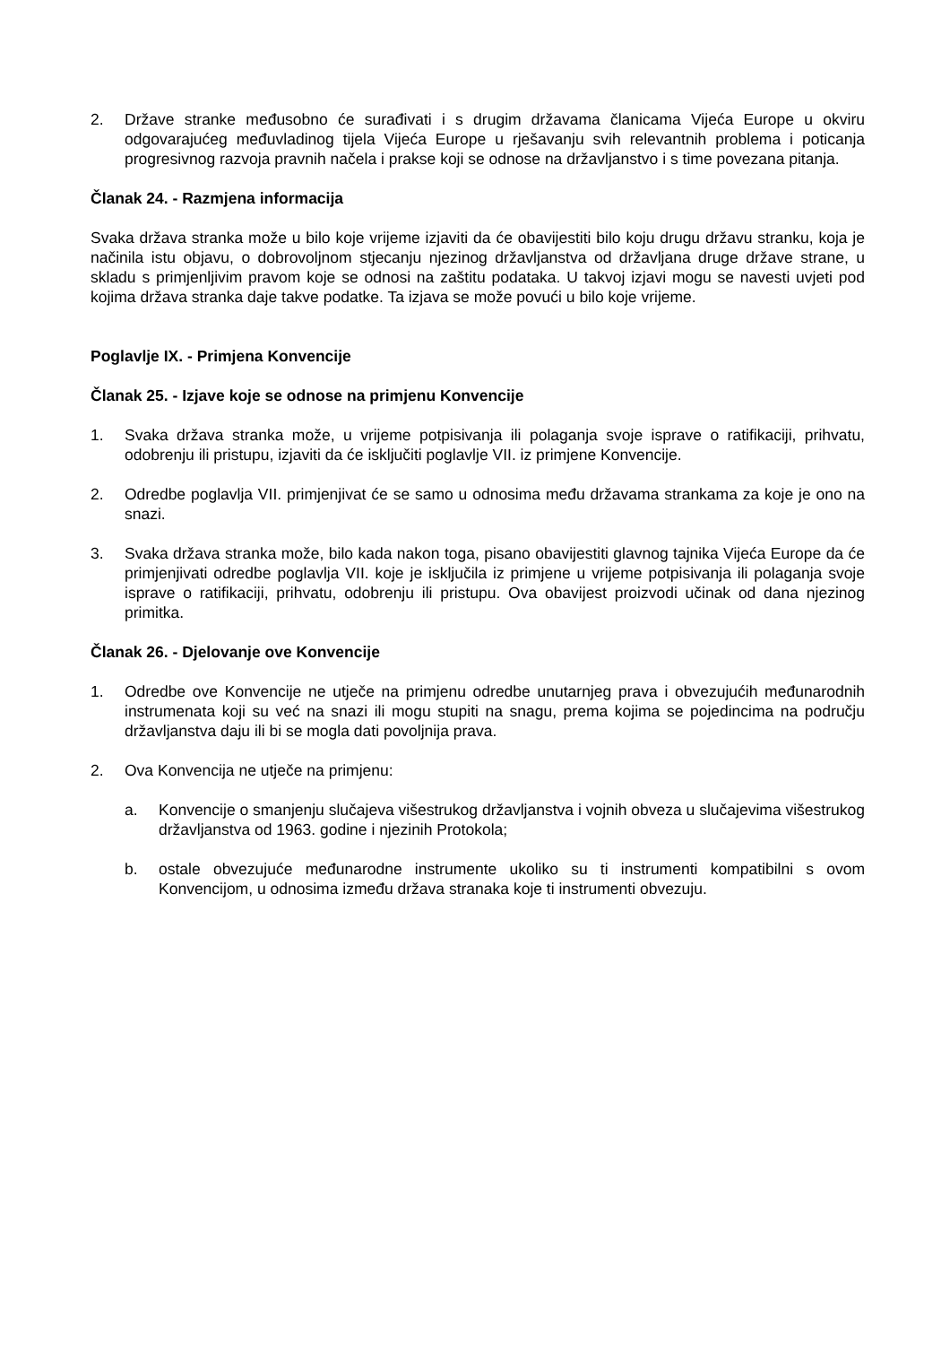2. Države stranke međusobno će surađivati i s drugim državama članicama Vijeća Europe u okviru odgovarajućeg međuvladinog tijela Vijeća Europe u rješavanju svih relevantnih problema i poticanja progresivnog razvoja pravnih načela i prakse koji se odnose na državljanstvo i s time povezana pitanja.
Članak 24. - Razmjena informacija
Svaka država stranka može u bilo koje vrijeme izjaviti da će obavijestiti bilo koju drugu državu stranku, koja je načinila istu objavu, o dobrovoljnom stjecanju njezinog državljanstva od državljana druge države strane, u skladu s primjenljivim pravom koje se odnosi na zaštitu podataka. U takvoj izjavi mogu se navesti uvjeti pod kojima država stranka daje takve podatke. Ta izjava se može povući u bilo koje vrijeme.
Poglavlje IX. - Primjena Konvencije
Članak 25. - Izjave koje se odnose na primjenu Konvencije
1. Svaka država stranka može, u vrijeme potpisivanja ili polaganja svoje isprave o ratifikaciji, prihvatu, odobrenju ili pristupu, izjaviti da će isključiti poglavlje VII. iz primjene Konvencije.
2. Odredbe poglavlja VII. primjenjivat će se samo u odnosima među državama strankama za koje je ono na snazi.
3. Svaka država stranka može, bilo kada nakon toga, pisano obavijestiti glavnog tajnika Vijeća Europe da će primjenjivati odredbe poglavlja VII. koje je isključila iz primjene u vrijeme potpisivanja ili polaganja svoje isprave o ratifikaciji, prihvatu, odobrenju ili pristupu. Ova obavijest proizvodi učinak od dana njezinog primitka.
Članak 26. - Djelovanje ove Konvencije
1. Odredbe ove Konvencije ne utječe na primjenu odredbe unutarnjeg prava i obvezujućih međunarodnih instrumenata koji su već na snazi ili mogu stupiti na snagu, prema kojima se pojedincima na području državljanstva daju ili bi se mogla dati povoljnija prava.
2. Ova Konvencija ne utječe na primjenu:
a. Konvencije o smanjenju slučajeva višestrukog državljanstva i vojnih obveza u slučajevima višestrukog državljanstva od 1963. godine i njezinih Protokola;
b. ostale obvezujuće međunarodne instrumente ukoliko su ti instrumenti kompatibilni s ovom Konvencijom, u odnosima između država stranaka koje ti instrumenti obvezuju.